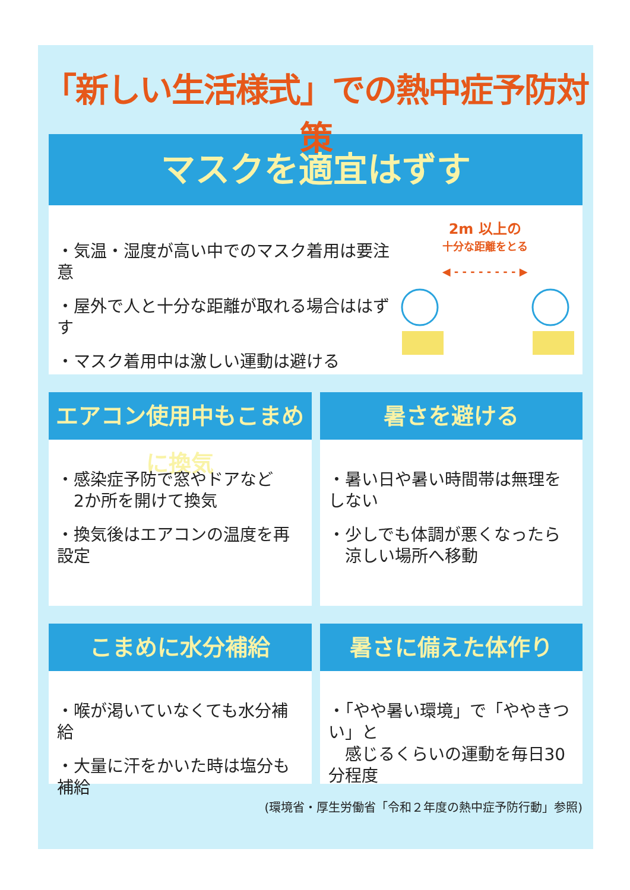「新しい生活様式」での熱中症予防対策
マスクを適宜はずす
・気温・湿度が高い中でのマスク着用は要注意
・屋外で人と十分な距離が取れる場合ははずす
・マスク着用中は激しい運動は避ける
2m 以上の
十分な距離をとる
◀ - - - - - - - - ▶
エアコン使用中もこまめに換気
・感染症予防で窓やドアなど
　2か所を開けて換気
・換気後はエアコンの温度を再設定
暑さを避ける
・暑い日や暑い時間帯は無理をしない
・少しでも体調が悪くなったら
　涼しい場所へ移動
こまめに水分補給
・喉が渇いていなくても水分補給
・大量に汗をかいた時は塩分も補給
暑さに備えた体作り
・「やや暑い環境」で「ややきつい」と
　感じるくらいの運動を毎日30分程度
(環境省・厚生労働省「令和２年度の熱中症予防行動」参照)